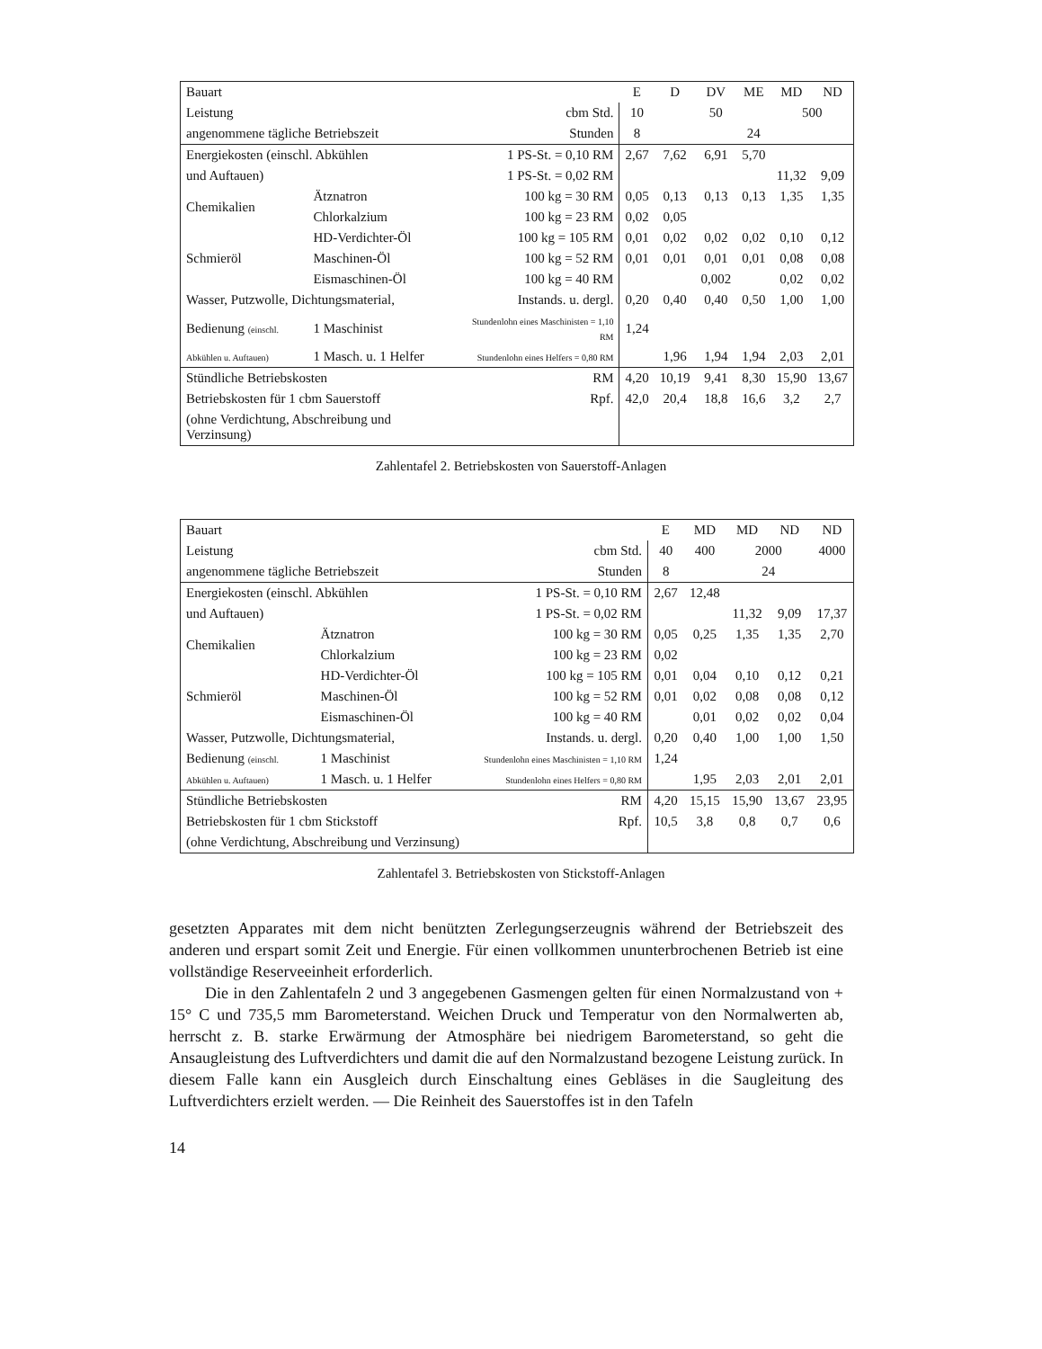| Bauart | | | E | D | DV | ME | MD | ND |
| --- | --- | --- | --- | --- | --- | --- | --- | --- |
| Leistung | | cbm Std. | 10 | | 50 | | 500 | |
| angenommene tägliche Betriebszeit | | Stunden | 8 | | | 24 | | |
| Energiekosten (einschl. Abkühlen | | 1 PS-St. = 0,10 RM | 2,67 | 7,62 | 6,91 | 5,70 | | |
| und Auftauen) | | 1 PS-St. = 0,02 RM | | | | | 11,32 | 9,09 |
| Chemikalien | Ätznatron | 100 kg = 30 RM | 0,05 | 0,13 | 0,13 | 0,13 | 1,35 | 1,35 |
| | Chlorkalzium | 100 kg = 23 RM | 0,02 | 0,05 | | | | |
| Schmieröl | HD-Verdichter-Öl | 100 kg = 105 RM | 0,01 | 0,02 | 0,02 | 0,02 | 0,10 | 0,12 |
| | Maschinen-Öl | 100 kg = 52 RM | 0,01 | 0,01 | 0,01 | 0,01 | 0,08 | 0,08 |
| | Eismaschinen-Öl | 100 kg = 40 RM | | | 0,002 | | 0,02 | 0,02 |
| Wasser, Putzwolle, Dichtungsmaterial, | | Instands. u. dergl. | 0,20 | 0,40 | 0,40 | 0,50 | 1,00 | 1,00 |
| Bedienung (einschl. | 1 Maschinist | Stundenlohn eines Maschinisten = 1,10 RM | 1,24 | | | | | |
| Abkühlen u. Auftauen) | 1 Masch. u. 1 Helfer | Stundenlohn eines Helfers = 0,80 RM | | 1,96 | 1,94 | 1,94 | 2,03 | 2,01 |
| Stündliche Betriebskosten | | RM | 4,20 | 10,19 | 9,41 | 8,30 | 15,90 | 13,67 |
| Betriebskosten für 1 cbm Sauerstoff | | Rpf. | 42,0 | 20,4 | 18,8 | 16,6 | 3,2 | 2,7 |
| (ohne Verdichtung, Abschreibung und Verzinsung) | | | | | | | | |
Zahlentafel 2. Betriebskosten von Sauerstoff-Anlagen
| Bauart | | | E | MD | MD | ND | ND |
| --- | --- | --- | --- | --- | --- | --- | --- |
| Leistung | | cbm Std. | 40 | 400 | 2000 | | 4000 |
| angenommene tägliche Betriebszeit | | Stunden | 8 | | 24 | | |
| Energiekosten (einschl. Abkühlen | | 1 PS-St. = 0,10 RM | 2,67 | 12,48 | | | |
| und Auftauen) | | 1 PS-St. = 0,02 RM | | | 11,32 | 9,09 | 17,37 |
| Chemikalien | Ätznatron | 100 kg = 30 RM | 0,05 | 0,25 | 1,35 | 1,35 | 2,70 |
| | Chlorkalzium | 100 kg = 23 RM | 0,02 | | | | |
| Schmieröl | HD-Verdichter-Öl | 100 kg = 105 RM | 0,01 | 0,04 | 0,10 | 0,12 | 0,21 |
| | Maschinen-Öl | 100 kg = 52 RM | 0,01 | 0,02 | 0,08 | 0,08 | 0,12 |
| | Eismaschinen-Öl | 100 kg = 40 RM | | 0,01 | 0,02 | 0,02 | 0,04 |
| Wasser, Putzwolle, Dichtungsmaterial, | | Instands. u. dergl. | 0,20 | 0,40 | 1,00 | 1,00 | 1,50 |
| Bedienung (einschl. | 1 Maschinist | Stundenlohn eines Maschinisten = 1,10 RM | 1,24 | | | | |
| Abkühlen u. Auftauen) | 1 Masch. u. 1 Helfer | Stundenlohn eines Helfers = 0,80 RM | | 1,95 | 2,03 | 2,01 | 2,01 |
| Stündliche Betriebskosten | | RM | 4,20 | 15,15 | 15,90 | 13,67 | 23,95 |
| Betriebskosten für 1 cbm Stickstoff | | Rpf. | 10,5 | 3,8 | 0,8 | 0,7 | 0,6 |
| (ohne Verdichtung, Abschreibung und Verzinsung) | | | | | | | |
Zahlentafel 3. Betriebskosten von Stickstoff-Anlagen
gesetzten Apparates mit dem nicht benützten Zerlegungserzeugnis während der Betriebszeit des anderen und erspart somit Zeit und Energie. Für einen vollkommen ununterbrochenen Betrieb ist eine vollständige Reserveeinheit erforderlich.
Die in den Zahlentafeln 2 und 3 angegebenen Gasmengen gelten für einen Normalzustand von + 15° C und 735,5 mm Barometerstand. Weichen Druck und Temperatur von den Normalwerten ab, herrscht z. B. starke Erwärmung der Atmosphäre bei niedrigem Barometerstand, so geht die Ansaugleistung des Luftverdichters und damit die auf den Normalzustand bezogene Leistung zurück. In diesem Falle kann ein Ausgleich durch Einschaltung eines Gebläses in die Saugleitung des Luftverdichters erzielt werden. — Die Reinheit des Sauerstoffes ist in den Tafeln
14